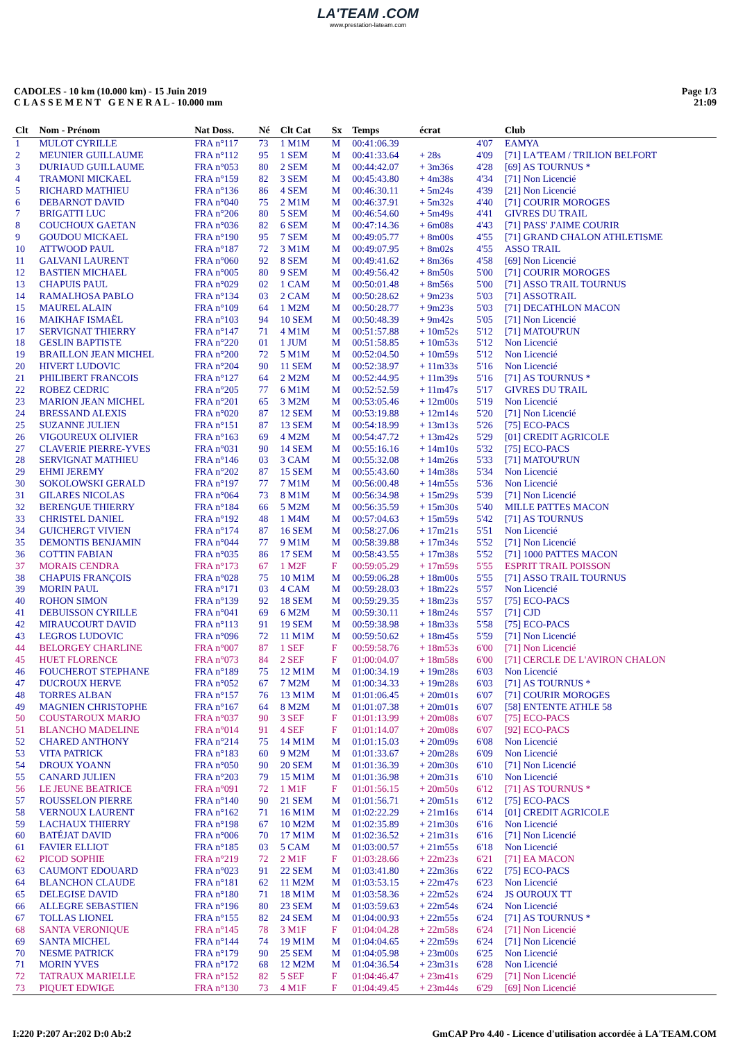LA'TEAM .COM
www.prestation-lateam.com
CADOLES - 10 km (10.000 km) - 15 Juin 2019
C L A S S E M E N T G E N E R A L - 10.000 mm
Page 1/3
21:09
| Clt | Nom - Prénom | Nat Doss. | Né | Clt Cat | Sx | Temps | écrat | | Club |
| --- | --- | --- | --- | --- | --- | --- | --- | --- | --- |
| 1 | MULOT CYRILLE | FRA n°117 | 73 | 1 M1M | M | 00:41:06.39 | | 4'07 | EAMYA |
| 2 | MEUNIER GUILLAUME | FRA n°112 | 95 | 1 SEM | M | 00:41:33.64 | + 28s | 4'09 | [71] LA'TEAM / TRILION BELFORT |
| 3 | DURIAUD GUILLAUME | FRA n°053 | 80 | 2 SEM | M | 00:44:42.07 | + 3m36s | 4'28 | [69] AS TOURNUS * |
| 4 | TRAMONI MICKAEL | FRA n°159 | 82 | 3 SEM | M | 00:45:43.80 | + 4m38s | 4'34 | [71] Non Licencié |
| 5 | RICHARD MATHIEU | FRA n°136 | 86 | 4 SEM | M | 00:46:30.11 | + 5m24s | 4'39 | [21] Non Licencié |
| 6 | DEBARNOT DAVID | FRA n°040 | 75 | 2 M1M | M | 00:46:37.91 | + 5m32s | 4'40 | [71] COURIR MOROGES |
| 7 | BRIGATTI LUC | FRA n°206 | 80 | 5 SEM | M | 00:46:54.60 | + 5m49s | 4'41 | GIVRES DU TRAIL |
| 8 | COUCHOUX GAETAN | FRA n°036 | 82 | 6 SEM | M | 00:47:14.36 | + 6m08s | 4'43 | [71] PASS' J'AIME COURIR |
| 9 | GOUDOU MICKAEL | FRA n°190 | 95 | 7 SEM | M | 00:49:05.77 | + 8m00s | 4'55 | [71] GRAND CHALON ATHLETISME |
| 10 | ATTWOOD PAUL | FRA n°187 | 72 | 3 M1M | M | 00:49:07.95 | + 8m02s | 4'55 | ASSO TRAIL |
| 11 | GALVANI LAURENT | FRA n°060 | 92 | 8 SEM | M | 00:49:41.62 | + 8m36s | 4'58 | [69] Non Licencié |
| 12 | BASTIEN MICHAEL | FRA n°005 | 80 | 9 SEM | M | 00:49:56.42 | + 8m50s | 5'00 | [71] COURIR MOROGES |
| 13 | CHAPUIS PAUL | FRA n°029 | 02 | 1 CAM | M | 00:50:01.48 | + 8m56s | 5'00 | [71] ASSO TRAIL TOURNUS |
| 14 | RAMALHOSA PABLO | FRA n°134 | 03 | 2 CAM | M | 00:50:28.62 | + 9m23s | 5'03 | [71] ASSOTRAIL |
| 15 | MAUREL ALAIN | FRA n°109 | 64 | 1 M2M | M | 00:50:28.77 | + 9m23s | 5'03 | [71] DECATHLON MACON |
| 16 | MAIKHAF ISMAËL | FRA n°103 | 94 | 10 SEM | M | 00:50:48.39 | + 9m42s | 5'05 | [71] Non Licencié |
| 17 | SERVIGNAT THIERRY | FRA n°147 | 71 | 4 M1M | M | 00:51:57.88 | + 10m52s | 5'12 | [71] MATOU'RUN |
| 18 | GESLIN BAPTISTE | FRA n°220 | 01 | 1 JUM | M | 00:51:58.85 | + 10m53s | 5'12 | Non Licencié |
| 19 | BRAILLON JEAN MICHEL | FRA n°200 | 72 | 5 M1M | M | 00:52:04.50 | + 10m59s | 5'12 | Non Licencié |
| 20 | HIVERT LUDOVIC | FRA n°204 | 90 | 11 SEM | M | 00:52:38.97 | + 11m33s | 5'16 | Non Licencié |
| 21 | PHILIBERT FRANCOIS | FRA n°127 | 64 | 2 M2M | M | 00:52:44.95 | + 11m39s | 5'16 | [71] AS TOURNUS * |
| 22 | ROBEZ CEDRIC | FRA n°205 | 77 | 6 M1M | M | 00:52:52.59 | + 11m47s | 5'17 | GIVRES DU TRAIL |
| 23 | MARION JEAN MICHEL | FRA n°201 | 65 | 3 M2M | M | 00:53:05.46 | + 12m00s | 5'19 | Non Licencié |
| 24 | BRESSAND ALEXIS | FRA n°020 | 87 | 12 SEM | M | 00:53:19.88 | + 12m14s | 5'20 | [71] Non Licencié |
| 25 | SUZANNE JULIEN | FRA n°151 | 87 | 13 SEM | M | 00:54:18.99 | + 13m13s | 5'26 | [75] ECO-PACS |
| 26 | VIGOUREUX OLIVIER | FRA n°163 | 69 | 4 M2M | M | 00:54:47.72 | + 13m42s | 5'29 | [01] CREDIT AGRICOLE |
| 27 | CLAVERIE PIERRE-YVES | FRA n°031 | 90 | 14 SEM | M | 00:55:16.16 | + 14m10s | 5'32 | [75] ECO-PACS |
| 28 | SERVIGNAT MATHIEU | FRA n°146 | 03 | 3 CAM | M | 00:55:32.08 | + 14m26s | 5'33 | [71] MATOU'RUN |
| 29 | EHMI JEREMY | FRA n°202 | 87 | 15 SEM | M | 00:55:43.60 | + 14m38s | 5'34 | Non Licencié |
| 30 | SOKOLOWSKI GERALD | FRA n°197 | 77 | 7 M1M | M | 00:56:00.48 | + 14m55s | 5'36 | Non Licencié |
| 31 | GILARES NICOLAS | FRA n°064 | 73 | 8 M1M | M | 00:56:34.98 | + 15m29s | 5'39 | [71] Non Licencié |
| 32 | BERENGUE THIERRY | FRA n°184 | 66 | 5 M2M | M | 00:56:35.59 | + 15m30s | 5'40 | MILLE PATTES MACON |
| 33 | CHRISTEL DANIEL | FRA n°192 | 48 | 1 M4M | M | 00:57:04.63 | + 15m59s | 5'42 | [71] AS TOURNUS |
| 34 | GUICHERGT VIVIEN | FRA n°174 | 87 | 16 SEM | M | 00:58:27.06 | + 17m21s | 5'51 | Non Licencié |
| 35 | DEMONTIS BENJAMIN | FRA n°044 | 77 | 9 M1M | M | 00:58:39.88 | + 17m34s | 5'52 | [71] Non Licencié |
| 36 | COTTIN FABIAN | FRA n°035 | 86 | 17 SEM | M | 00:58:43.55 | + 17m38s | 5'52 | [71] 1000 PATTES MACON |
| 37 | MORAIS CENDRA | FRA n°173 | 67 | 1 M2F | F | 00:59:05.29 | + 17m59s | 5'55 | ESPRIT TRAIL POISSON |
| 38 | CHAPUIS FRANÇOIS | FRA n°028 | 75 | 10 M1M | M | 00:59:06.28 | + 18m00s | 5'55 | [71] ASSO TRAIL TOURNUS |
| 39 | MORIN PAUL | FRA n°171 | 03 | 4 CAM | M | 00:59:28.03 | + 18m22s | 5'57 | Non Licencié |
| 40 | ROHON SIMON | FRA n°139 | 92 | 18 SEM | M | 00:59:29.35 | + 18m23s | 5'57 | [75] ECO-PACS |
| 41 | DEBUISSON CYRILLE | FRA n°041 | 69 | 6 M2M | M | 00:59:30.11 | + 18m24s | 5'57 | [71] CJD |
| 42 | MIRAUCOURT DAVID | FRA n°113 | 91 | 19 SEM | M | 00:59:38.98 | + 18m33s | 5'58 | [75] ECO-PACS |
| 43 | LEGROS LUDOVIC | FRA n°096 | 72 | 11 M1M | M | 00:59:50.62 | + 18m45s | 5'59 | [71] Non Licencié |
| 44 | BELORGEY CHARLINE | FRA n°007 | 87 | 1 SEF | F | 00:59:58.76 | + 18m53s | 6'00 | [71] Non Licencié |
| 45 | HUET FLORENCE | FRA n°073 | 84 | 2 SEF | F | 01:00:04.07 | + 18m58s | 6'00 | [71] CERCLE DE L'AVIRON CHALON |
| 46 | FOUCHEROT STEPHANE | FRA n°189 | 75 | 12 M1M | M | 01:00:34.19 | + 19m28s | 6'03 | Non Licencié |
| 47 | DUCROUX HERVE | FRA n°052 | 67 | 7 M2M | M | 01:00:34.33 | + 19m28s | 6'03 | [71] AS TOURNUS * |
| 48 | TORRES ALBAN | FRA n°157 | 76 | 13 M1M | M | 01:01:06.45 | + 20m01s | 6'07 | [71] COURIR MOROGES |
| 49 | MAGNIEN CHRISTOPHE | FRA n°167 | 64 | 8 M2M | M | 01:01:07.38 | + 20m01s | 6'07 | [58] ENTENTE ATHLE 58 |
| 50 | COUSTAROUX MARJO | FRA n°037 | 90 | 3 SEF | F | 01:01:13.99 | + 20m08s | 6'07 | [75] ECO-PACS |
| 51 | BLANCHO MADELINE | FRA n°014 | 91 | 4 SEF | F | 01:01:14.07 | + 20m08s | 6'07 | [92] ECO-PACS |
| 52 | CHARED ANTHONY | FRA n°214 | 75 | 14 M1M | M | 01:01:15.03 | + 20m09s | 6'08 | Non Licencié |
| 53 | VITA PATRICK | FRA n°183 | 60 | 9 M2M | M | 01:01:33.67 | + 20m28s | 6'09 | Non Licencié |
| 54 | DROUX YOANN | FRA n°050 | 90 | 20 SEM | M | 01:01:36.39 | + 20m30s | 6'10 | [71] Non Licencié |
| 55 | CANARD JULIEN | FRA n°203 | 79 | 15 M1M | M | 01:01:36.98 | + 20m31s | 6'10 | Non Licencié |
| 56 | LE JEUNE BEATRICE | FRA n°091 | 72 | 1 M1F | F | 01:01:56.15 | + 20m50s | 6'12 | [71] AS TOURNUS * |
| 57 | ROUSSELON PIERRE | FRA n°140 | 90 | 21 SEM | M | 01:01:56.71 | + 20m51s | 6'12 | [75] ECO-PACS |
| 58 | VERNOUX LAURENT | FRA n°162 | 71 | 16 M1M | M | 01:02:22.29 | + 21m16s | 6'14 | [01] CREDIT AGRICOLE |
| 59 | LACHAUX THIERRY | FRA n°198 | 67 | 10 M2M | M | 01:02:35.89 | + 21m30s | 6'16 | Non Licencié |
| 60 | BATÉJAT DAVID | FRA n°006 | 70 | 17 M1M | M | 01:02:36.52 | + 21m31s | 6'16 | [71] Non Licencié |
| 61 | FAVIER ELLIOT | FRA n°185 | 03 | 5 CAM | M | 01:03:00.57 | + 21m55s | 6'18 | Non Licencié |
| 62 | PICOD SOPHIE | FRA n°219 | 72 | 2 M1F | F | 01:03:28.66 | + 22m23s | 6'21 | [71] EA MACON |
| 63 | CAUMONT EDOUARD | FRA n°023 | 91 | 22 SEM | M | 01:03:41.80 | + 22m36s | 6'22 | [75] ECO-PACS |
| 64 | BLANCHON CLAUDE | FRA n°181 | 62 | 11 M2M | M | 01:03:53.15 | + 22m47s | 6'23 | Non Licencié |
| 65 | DELEGISE DAVID | FRA n°180 | 71 | 18 M1M | M | 01:03:58.36 | + 22m52s | 6'24 | JS OUROUX TT |
| 66 | ALLEGRE SEBASTIEN | FRA n°196 | 80 | 23 SEM | M | 01:03:59.63 | + 22m54s | 6'24 | Non Licencié |
| 67 | TOLLAS LIONEL | FRA n°155 | 82 | 24 SEM | M | 01:04:00.93 | + 22m55s | 6'24 | [71] AS TOURNUS * |
| 68 | SANTA VERONIQUE | FRA n°145 | 78 | 3 M1F | F | 01:04:04.28 | + 22m58s | 6'24 | [71] Non Licencié |
| 69 | SANTA MICHEL | FRA n°144 | 74 | 19 M1M | M | 01:04:04.65 | + 22m59s | 6'24 | [71] Non Licencié |
| 70 | NESME PATRICK | FRA n°179 | 90 | 25 SEM | M | 01:04:05.98 | + 23m00s | 6'25 | Non Licencié |
| 71 | MORIN YVES | FRA n°172 | 68 | 12 M2M | M | 01:04:36.54 | + 23m31s | 6'28 | Non Licencié |
| 72 | TATRAUX MARIELLE | FRA n°152 | 82 | 5 SEF | F | 01:04:46.47 | + 23m41s | 6'29 | [71] Non Licencié |
| 73 | PIQUET EDWIGE | FRA n°130 | 73 | 4 M1F | F | 01:04:49.45 | + 23m44s | 6'29 | [69] Non Licencié |
I:220 P:207 Ar:202 D:0 Ab:2 GmCAP Pro 4.40 - Licence d'utilisation accordée à LA'TEAM.COM